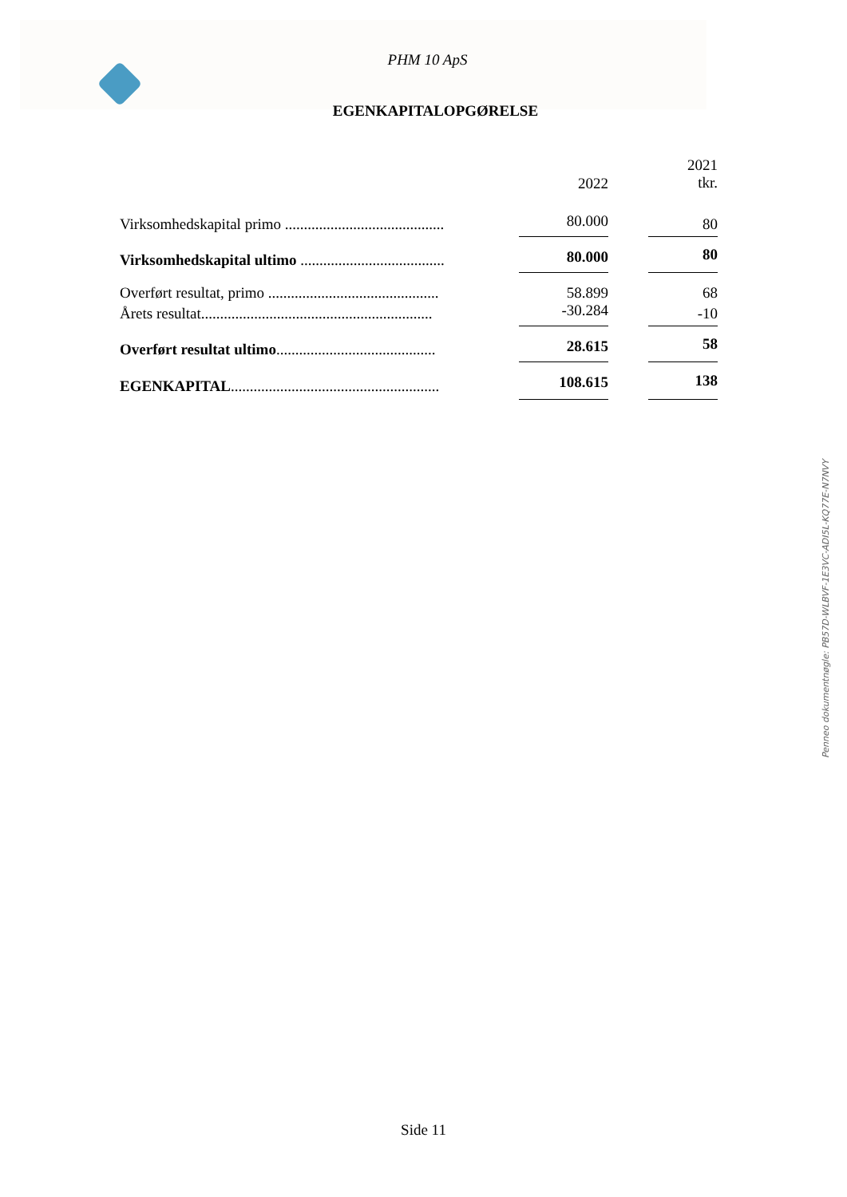PHM 10 ApS
EGENKAPITALOPGØRELSE
| | 2022 | | 2021 tkr. |
| --- | --- | --- | --- |
| Virksomhedskapital primo .......................................... | 80.000 | | 80 |
| Virksomhedskapital ultimo ...................................... | 80.000 | | 80 |
| Overført resultat, primo ............................................. | 58.899 | | 68 |
| Årets resultat............................................................. | -30.284 | | -10 |
| Overført resultat ultimo .......................................... | 28.615 | | 58 |
| EGENKAPITAL ....................................................... | 108.615 | | 138 |
Penneo dokumentnøgle: PB57D-WLBVF-1E3VC-ADI5L-KQ77E-N7NVY
Side 11